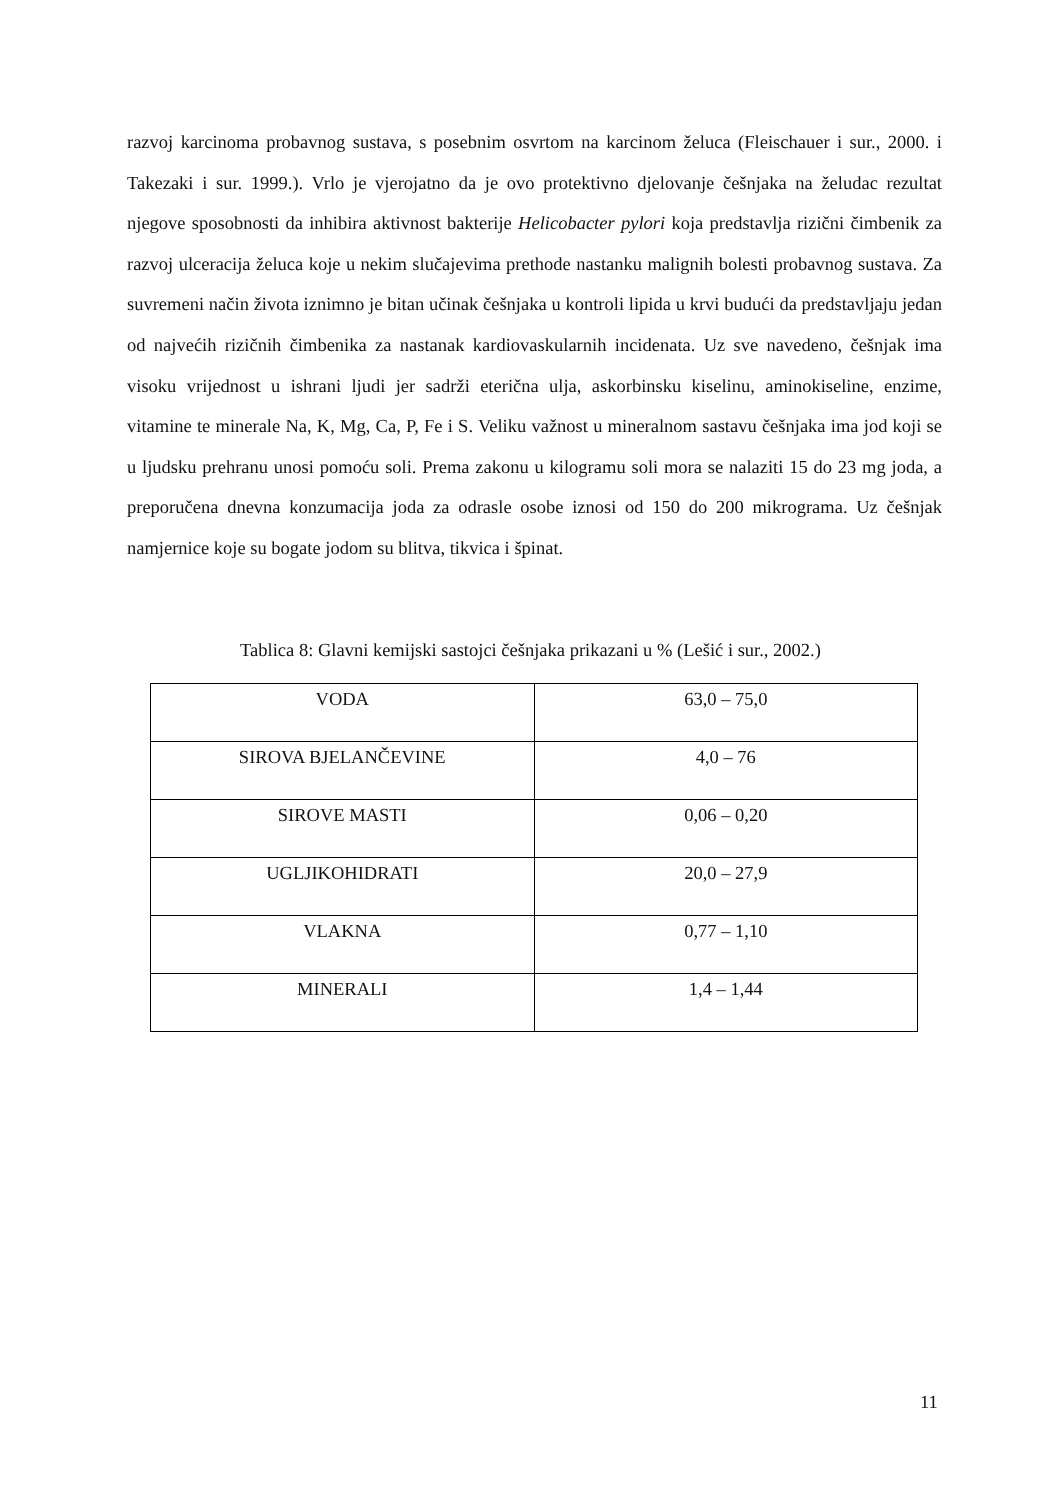razvoj karcinoma probavnog sustava, s posebnim osvrtom na karcinom želuca (Fleischauer i sur., 2000. i Takezaki i sur. 1999.). Vrlo je vjerojatno da je ovo protektivno djelovanje češnjaka na želudac rezultat njegove sposobnosti da inhibira aktivnost bakterije Helicobacter pylori koja predstavlja rizični čimbenik za razvoj ulceracija želuca koje u nekim slučajevima prethode nastanku malignih bolesti probavnog sustava. Za suvremeni način života iznimno je bitan učinak češnjaka u kontroli lipida u krvi budući da predstavljaju jedan od najvećih rizičnih čimbenika za nastanak kardiovaskularnih incidenata. Uz sve navedeno, češnjak ima visoku vrijednost u ishrani ljudi jer sadrži eterična ulja, askorbinsku kiselinu, aminokiseline, enzime, vitamine te minerale Na, K, Mg, Ca, P, Fe i S. Veliku važnost u mineralnom sastavu češnjaka ima jod koji se u ljudsku prehranu unosi pomoću soli. Prema zakonu u kilogramu soli mora se nalaziti 15 do 23 mg joda, a preporučena dnevna konzumacija joda za odrasle osobe iznosi od 150 do 200 mikrograma. Uz češnjak namjernice koje su bogate jodom su blitva, tikvica i špinat.
Tablica 8: Glavni kemijski sastojci češnjaka prikazani u % (Lešić i sur., 2002.)
| VODA | 63,0 – 75,0 |
| SIROVA BJELANČEVINE | 4,0 – 76 |
| SIROVE MASTI | 0,06 – 0,20 |
| UGLJIKOHIDRATI | 20,0 – 27,9 |
| VLAKNA | 0,77 – 1,10 |
| MINERALI | 1,4 – 1,44 |
11